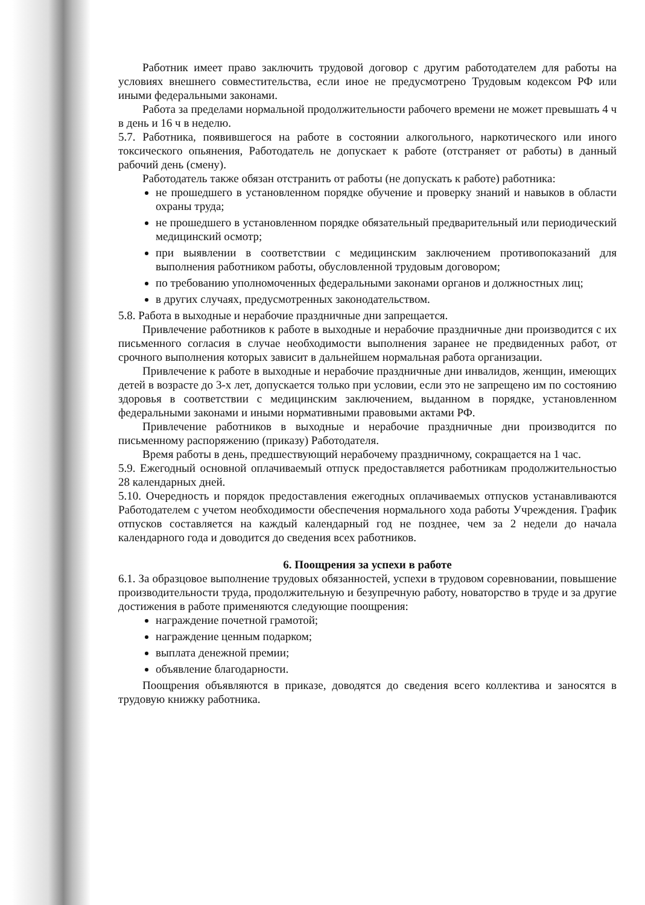Работник имеет право заключить трудовой договор с другим работодателем для работы на условиях внешнего совместительства, если иное не предусмотрено Трудовым кодексом РФ или иными федеральными законами.
Работа за пределами нормальной продолжительности рабочего времени не может превышать 4 ч в день и 16 ч в неделю.
5.7. Работника, появившегося на работе в состоянии алкогольного, наркотического или иного токсического опьянения, Работодатель не допускает к работе (отстраняет от работы) в данный рабочий день (смену).
Работодатель также обязан отстранить от работы (не допускать к работе) работника:
не прошедшего в установленном порядке обучение и проверку знаний и навыков в области охраны труда;
не прошедшего в установленном порядке обязательный предварительный или периодический медицинский осмотр;
при выявлении в соответствии с медицинским заключением противопоказаний для выполнения работником работы, обусловленной трудовым договором;
по требованию уполномоченных федеральными законами органов и должностных лиц;
в других случаях, предусмотренных законодательством.
5.8. Работа в выходные и нерабочие праздничные дни запрещается.
Привлечение работников к работе в выходные и нерабочие праздничные дни производится с их письменного согласия в случае необходимости выполнения заранее не предвиденных работ, от срочного выполнения которых зависит в дальнейшем нормальная работа организации.
Привлечение к работе в выходные и нерабочие праздничные дни инвалидов, женщин, имеющих детей в возрасте до 3-х лет, допускается только при условии, если это не запрещено им по состоянию здоровья в соответствии с медицинским заключением, выданном в порядке, установленном федеральными законами и иными нормативными правовыми актами РФ.
Привлечение работников в выходные и нерабочие праздничные дни производится по письменному распоряжению (приказу) Работодателя.
Время работы в день, предшествующий нерабочему праздничному, сокращается на 1 час.
5.9. Ежегодный основной оплачиваемый отпуск предоставляется работникам продолжительностью 28 календарных дней.
5.10. Очередность и порядок предоставления ежегодных оплачиваемых отпусков устанавливаются Работодателем с учетом необходимости обеспечения нормального хода работы Учреждения. График отпусков составляется на каждый календарный год не позднее, чем за 2 недели до начала календарного года и доводится до сведения всех работников.
6. Поощрения за успехи в работе
6.1. За образцовое выполнение трудовых обязанностей, успехи в трудовом соревновании, повышение производительности труда, продолжительную и безупречную работу, новаторство в труде и за другие достижения в работе применяются следующие поощрения:
награждение почетной грамотой;
награждение ценным подарком;
выплата денежной премии;
объявление благодарности.
Поощрения объявляются в приказе, доводятся до сведения всего коллектива и заносятся в трудовую книжку работника.